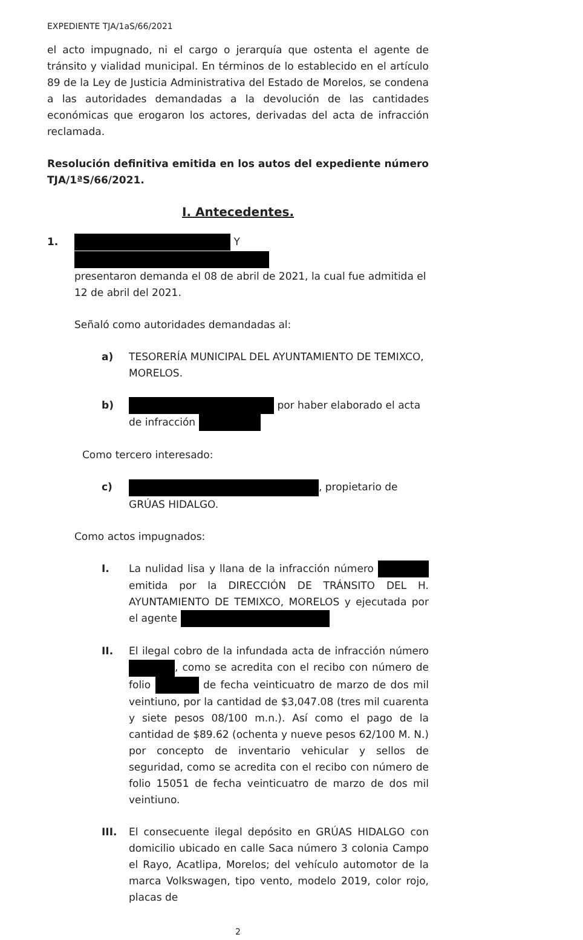EXPEDIENTE TJA/1aS/66/2021
el acto impugnado, ni el cargo o jerarquía que ostenta el agente de tránsito y vialidad municipal. En términos de lo establecido en el artículo 89 de la Ley de Justicia Administrativa del Estado de Morelos, se condena a las autoridades demandadas a la devolución de las cantidades económicas que erogaron los actores, derivadas del acta de infracción reclamada.
Resolución definitiva emitida en los autos del expediente número TJA/1ªS/66/2021.
I. Antecedentes.
1. Y
presentaron demanda el 08 de abril de 2021, la cual fue admitida el 12 de abril del 2021.
Señaló como autoridades demandadas al:
a) TESORERÍA MUNICIPAL DEL AYUNTAMIENTO DE TEMIXCO, MORELOS.
b) por haber elaborado el acta de infracción
Como tercero interesado:
c) , propietario de GRÚAS HIDALGO.
Como actos impugnados:
I. La nulidad lisa y llana de la infracción número emitida por la DIRECCIÓN DE TRÁNSITO DEL H. AYUNTAMIENTO DE TEMIXCO, MORELOS y ejecutada por el agente
II. El ilegal cobro de la infundada acta de infracción número , como se acredita con el recibo con número de folio de fecha veinticuatro de marzo de dos mil veintiuno, por la cantidad de $3,047.08 (tres mil cuarenta y siete pesos 08/100 m.n.). Así como el pago de la cantidad de $89.62 (ochenta y nueve pesos 62/100 M. N.) por concepto de inventario vehicular y sellos de seguridad, como se acredita con el recibo con número de folio 15051 de fecha veinticuatro de marzo de dos mil veintiuno.
III. El consecuente ilegal depósito en GRÚAS HIDALGO con domicilio ubicado en calle Saca número 3 colonia Campo el Rayo, Acatlipa, Morelos; del vehículo automotor de la marca Volkswagen, tipo vento, modelo 2019, color rojo, placas de
2